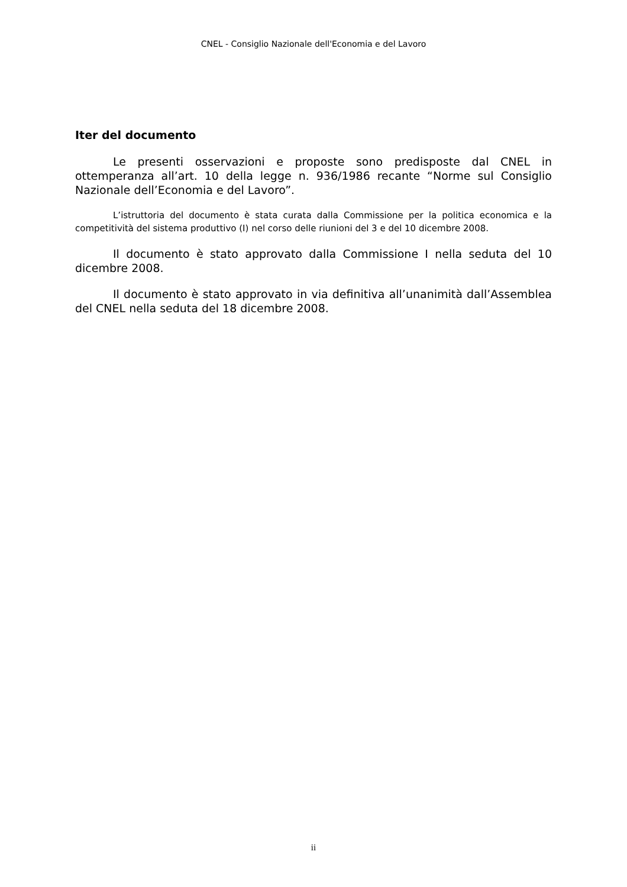CNEL - Consiglio Nazionale dell'Economia e del Lavoro
Iter del documento
Le presenti osservazioni e proposte sono predisposte dal CNEL in ottemperanza all’art. 10 della legge n. 936/1986 recante “Norme sul Consiglio Nazionale dell’Economia e del Lavoro”.
L’istruttoria del documento è stata curata dalla Commissione per la politica economica e la competitività del sistema produttivo (I) nel corso delle riunioni del 3 e del 10 dicembre 2008.
Il documento è stato approvato dalla Commissione I nella seduta del 10 dicembre 2008.
Il documento è stato approvato in via definitiva all’unanimità dall’Assemblea del CNEL nella seduta del 18 dicembre 2008.
ii